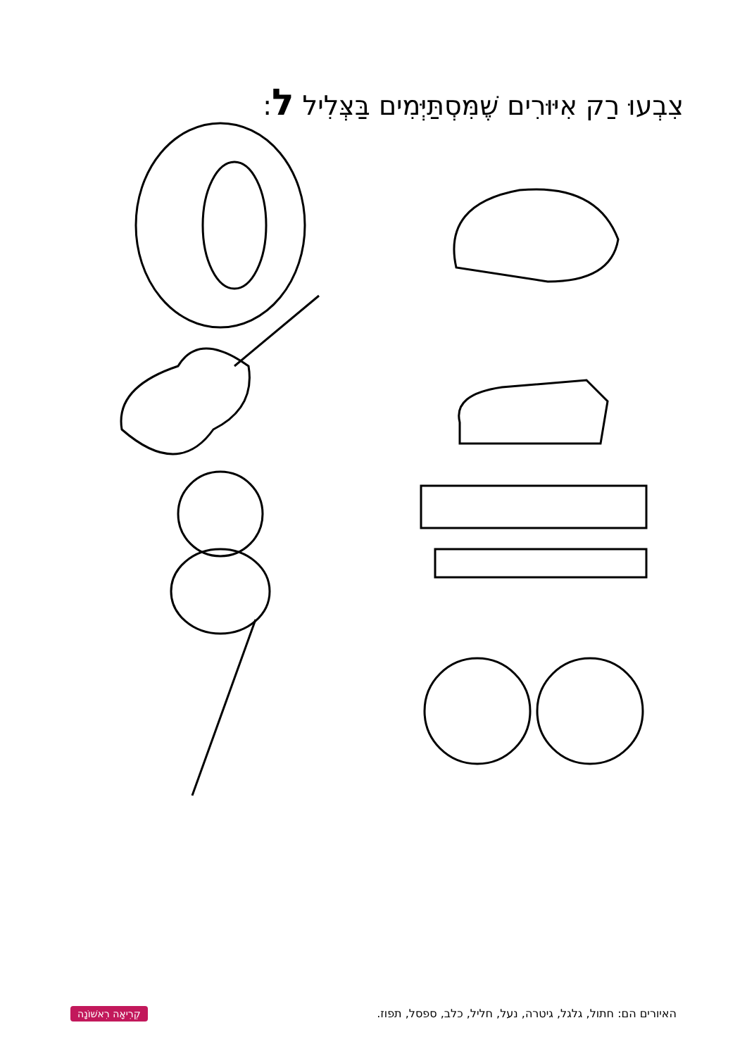צִבְעוּ רַק אִיּוּרִים שֶׁמִּסְתַּיְּמִים בַּצְּלִיל ל:
קְרִיאָה רִאשׁוֹנָה
האיורים הם: חתול, גלגל, גיטרה, נעל, חליל, כלב, ספסל, תפוז.